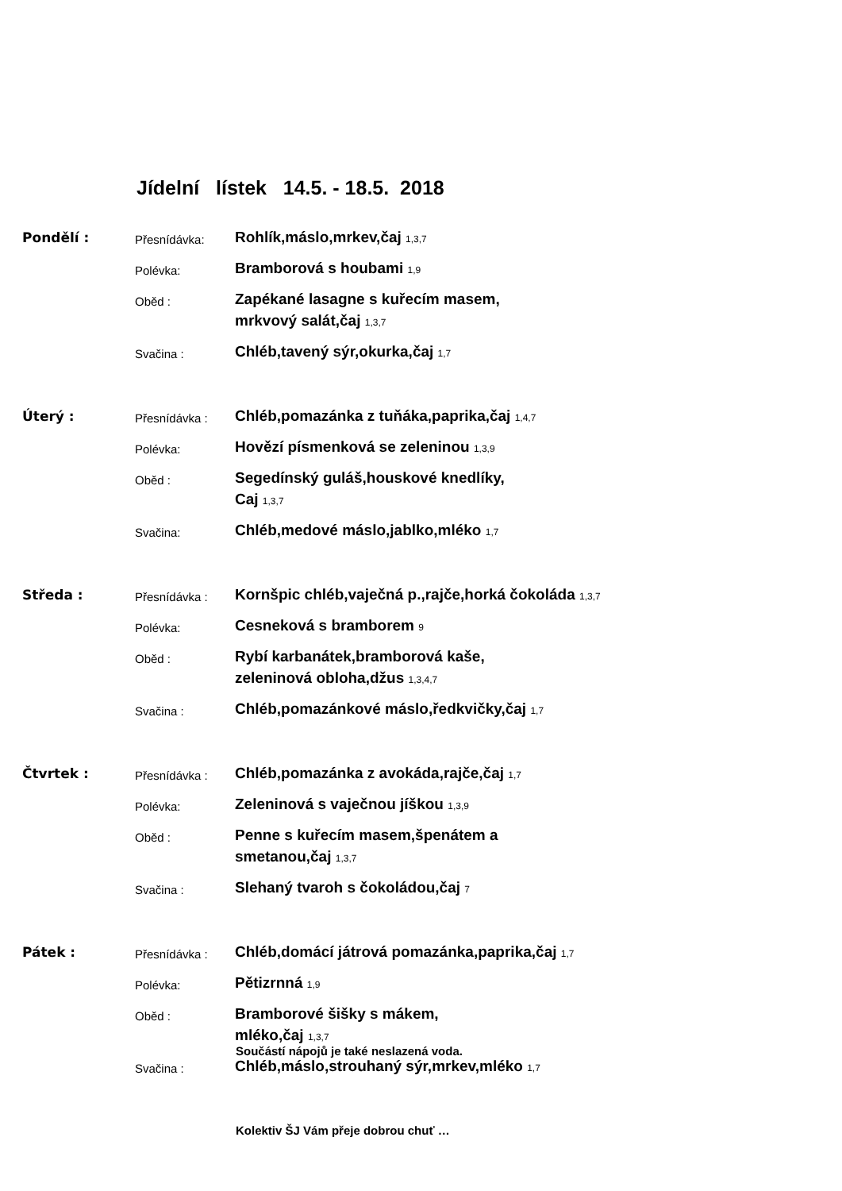Jídelní lístek 14.5. - 18.5. 2018
Pondělí :
Přesnídávka:
Rohlík,máslo,mrkev,čaj 1,3,7
Polévka:
Bramborová s houbami 1,9
Oběd :
Zapékané lasagne s kuřecím masem,
mrkvový salát,čaj 1,3,7
Svačina :
Chléb,tavený sýr,okurka,čaj 1,7
Úterý :
Přesnídávka :
Chléb,pomazánka z tuňáka,paprika,čaj 1,4,7
Polévka:
Hovězí písmenková se zeleninou 1,3,9
Oběd :
Segedínský guláš,houskové knedlíky,
Caj 1,3,7
Svačina:
Chléb,medové máslo,jablko,mléko 1,7
Středa :
Přesnídávka :
Kornšpic chléb,vaječná p.,rajče,horká čokoláda 1,3,7
Polévka:
Cesneková s bramborem 9
Oběd :
Rybí karbanátek,bramborová kaše,
zeleninová obloha,džus 1,3,4,7
Svačina :
Chléb,pomazánkové máslo,ředkvičky,čaj 1,7
Čtvrtek :
Přesnídávka :
Chléb,pomazánka z avokáda,rajče,čaj 1,7
Polévka:
Zeleninová s vaječnou jíškou 1,3,9
Oběd :
Penne s kuřecím masem,špenátem a
smetanou,čaj 1,3,7
Svačina :
Slehaný tvaroh s čokoládou,čaj 7
Pátek :
Přesnídávka :
Chléb,domácí játrová pomazánka,paprika,čaj 1,7
Polévka:
Pětizrnná 1,9
Oběd :
Bramborové šišky s mákem,
mléko,čaj 1,3,7
Svačina :
Chléb,máslo,strouhaný sýr,mrkev,mléko 1,7
Součástí nápojů je také neslazená voda.
Kolektiv ŠJ Vám přeje dobrou chuť …